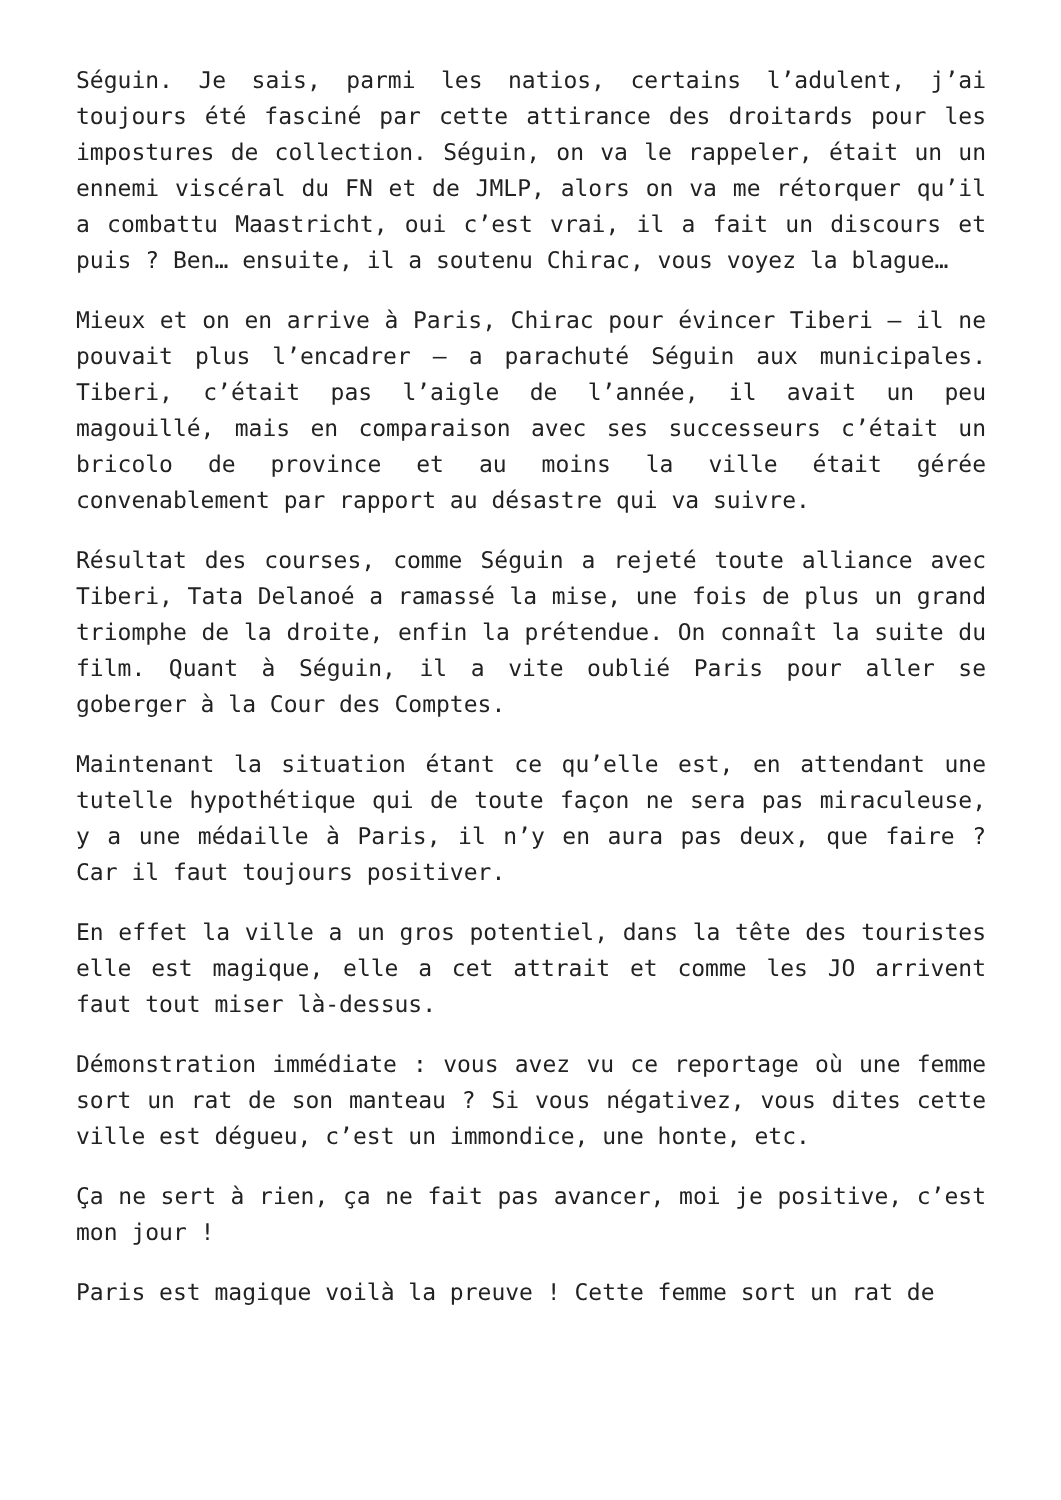Séguin. Je sais, parmi les natios, certains l’adulent, j’ai toujours été fasciné par cette attirance des droitards pour les impostures de collection. Séguin, on va le rappeler, était un un ennemi viscéral du FN et de JMLP, alors on va me rétorquer qu’il a combattu Maastricht, oui c’est vrai, il a fait un discours et puis ? Ben… ensuite, il a soutenu Chirac, vous voyez la blague…
Mieux et on en arrive à Paris, Chirac pour évincer Tiberi – il ne pouvait plus l’encadrer – a parachuté Séguin aux municipales. Tiberi, c’était pas l’aigle de l’année, il avait un peu magouillé, mais en comparaison avec ses successeurs c’était un bricolo de province et au moins la ville était gérée convenablement par rapport au désastre qui va suivre.
Résultat des courses, comme Séguin a rejeté toute alliance avec Tiberi, Tata Delanoé a ramassé la mise, une fois de plus un grand triomphe de la droite, enfin la prétendue. On connaît la suite du film. Quant à Séguin, il a vite oublié Paris pour aller se goberger à la Cour des Comptes.
Maintenant la situation étant ce qu’elle est, en attendant une tutelle hypothétique qui de toute façon ne sera pas miraculeuse, y a une médaille à Paris, il n’y en aura pas deux, que faire ? Car il faut toujours positiver.
En effet la ville a un gros potentiel, dans la tête des touristes elle est magique, elle a cet attrait et comme les JO arrivent faut tout miser là-dessus.
Démonstration immédiate : vous avez vu ce reportage où une femme sort un rat de son manteau ? Si vous négativez, vous dites cette ville est dégueu, c’est un immondice, une honte, etc.
Ça ne sert à rien, ça ne fait pas avancer, moi je positive, c’est mon jour !
Paris est magique voilà la preuve ! Cette femme sort un rat de